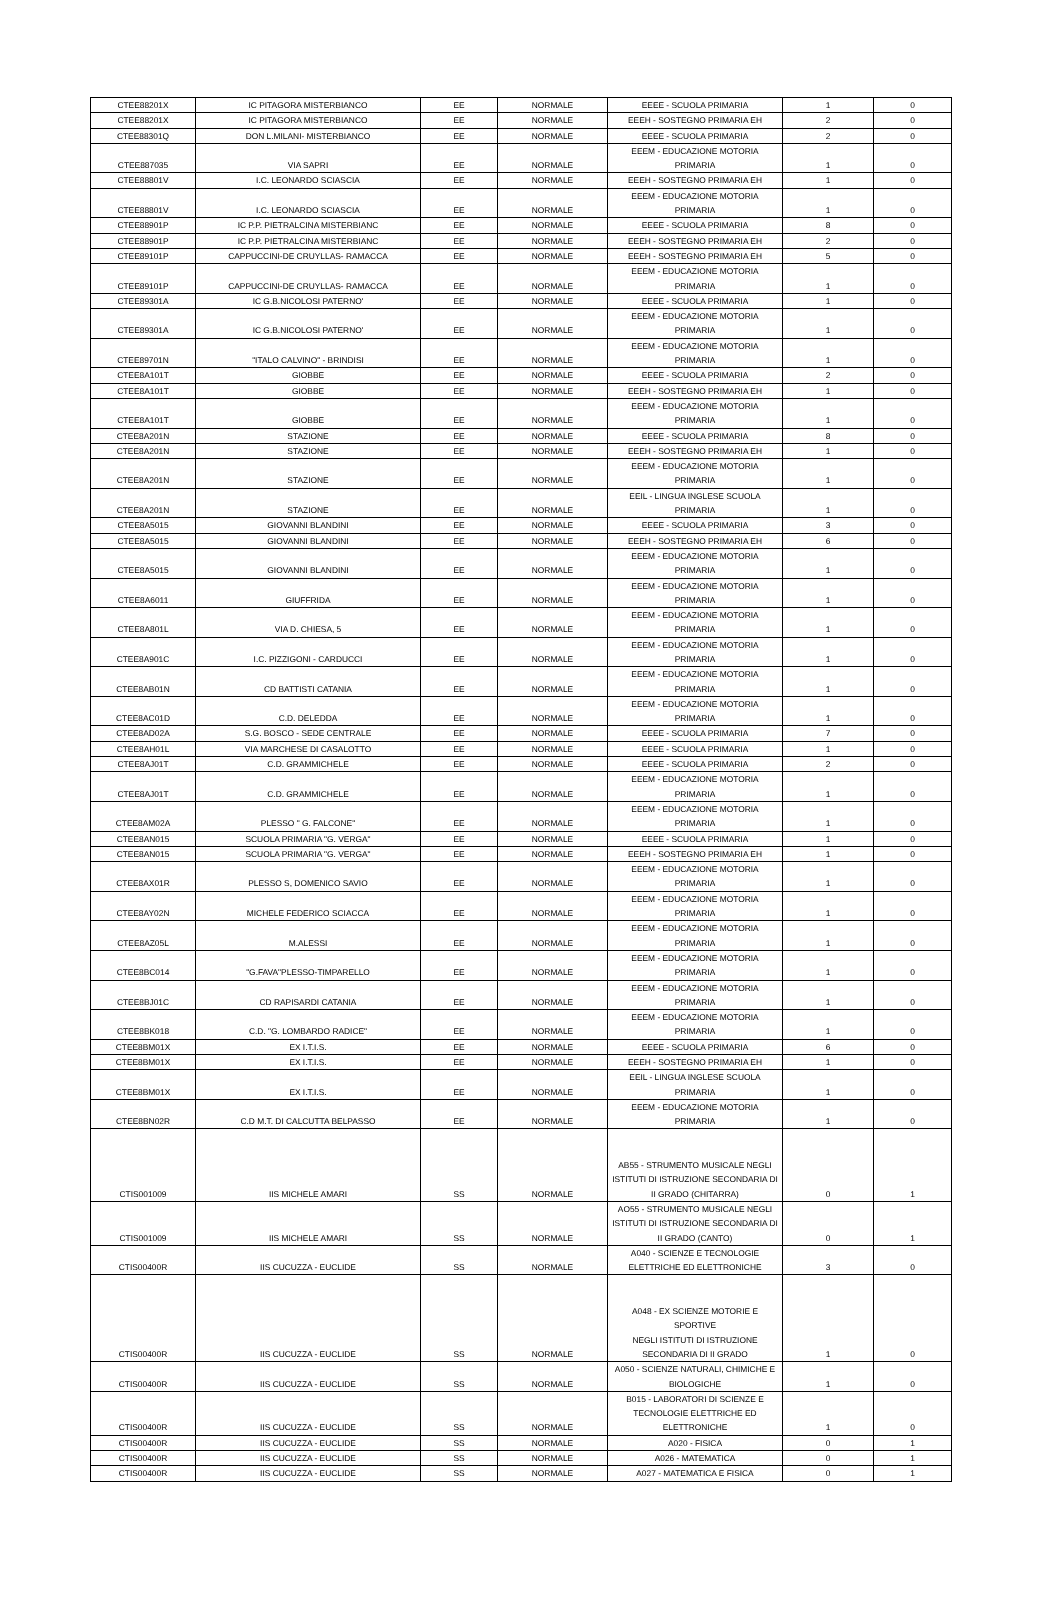| CTEE88201X | IC PITAGORA MISTERBIANCO | EE | NORMALE | EEEE - SCUOLA PRIMARIA | 1 | 0 |
| CTEE88201X | IC PITAGORA MISTERBIANCO | EE | NORMALE | EEEH - SOSTEGNO PRIMARIA EH | 2 | 0 |
| CTEE88301Q | DON L.MILANI- MISTERBIANCO | EE | NORMALE | EEEE - SCUOLA PRIMARIA | 2 | 0 |
| CTEE887035 | VIA SAPRI | EE | NORMALE | EEEM - EDUCAZIONE MOTORIA PRIMARIA | 1 | 0 |
| CTEE88801V | I.C. LEONARDO SCIASCIA | EE | NORMALE | EEEH - SOSTEGNO PRIMARIA EH | 1 | 0 |
| CTEE88801V | I.C. LEONARDO SCIASCIA | EE | NORMALE | EEEM - EDUCAZIONE MOTORIA PRIMARIA | 1 | 0 |
| CTEE88901P | IC P.P. PIETRALCINA MISTERBIANC | EE | NORMALE | EEEE - SCUOLA PRIMARIA | 8 | 0 |
| CTEE88901P | IC P.P. PIETRALCINA MISTERBIANC | EE | NORMALE | EEEH - SOSTEGNO PRIMARIA EH | 2 | 0 |
| CTEE89101P | CAPPUCCINI-DE CRUYLLAS- RAMACCA | EE | NORMALE | EEEH - SOSTEGNO PRIMARIA EH | 5 | 0 |
| CTEE89101P | CAPPUCCINI-DE CRUYLLAS- RAMACCA | EE | NORMALE | EEEM - EDUCAZIONE MOTORIA PRIMARIA | 1 | 0 |
| CTEE89301A | IC G.B.NICOLOSI PATERNO' | EE | NORMALE | EEEE - SCUOLA PRIMARIA | 1 | 0 |
| CTEE89301A | IC G.B.NICOLOSI PATERNO' | EE | NORMALE | EEEM - EDUCAZIONE MOTORIA PRIMARIA | 1 | 0 |
| CTEE89701N | "ITALO CALVINO" - BRINDISI | EE | NORMALE | EEEM - EDUCAZIONE MOTORIA PRIMARIA | 1 | 0 |
| CTEE8A101T | GIOBBE | EE | NORMALE | EEEE - SCUOLA PRIMARIA | 2 | 0 |
| CTEE8A101T | GIOBBE | EE | NORMALE | EEEH - SOSTEGNO PRIMARIA EH | 1 | 0 |
| CTEE8A101T | GIOBBE | EE | NORMALE | EEEM - EDUCAZIONE MOTORIA PRIMARIA | 1 | 0 |
| CTEE8A201N | STAZIONE | EE | NORMALE | EEEE - SCUOLA PRIMARIA | 8 | 0 |
| CTEE8A201N | STAZIONE | EE | NORMALE | EEEH - SOSTEGNO PRIMARIA EH | 1 | 0 |
| CTEE8A201N | STAZIONE | EE | NORMALE | EEEM - EDUCAZIONE MOTORIA PRIMARIA | 1 | 0 |
| CTEE8A201N | STAZIONE | EE | NORMALE | EEIL - LINGUA INGLESE SCUOLA PRIMARIA | 1 | 0 |
| CTEE8A5015 | GIOVANNI BLANDINI | EE | NORMALE | EEEE - SCUOLA PRIMARIA | 3 | 0 |
| CTEE8A5015 | GIOVANNI BLANDINI | EE | NORMALE | EEEH - SOSTEGNO PRIMARIA EH | 6 | 0 |
| CTEE8A5015 | GIOVANNI BLANDINI | EE | NORMALE | EEEM - EDUCAZIONE MOTORIA PRIMARIA | 1 | 0 |
| CTEE8A6011 | GIUFFRIDA | EE | NORMALE | EEEM - EDUCAZIONE MOTORIA PRIMARIA | 1 | 0 |
| CTEE8A801L | VIA D. CHIESA, 5 | EE | NORMALE | EEEM - EDUCAZIONE MOTORIA PRIMARIA | 1 | 0 |
| CTEE8A901C | I.C. PIZZIGONI - CARDUCCI | EE | NORMALE | EEEM - EDUCAZIONE MOTORIA PRIMARIA | 1 | 0 |
| CTEE8AB01N | CD BATTISTI CATANIA | EE | NORMALE | EEEM - EDUCAZIONE MOTORIA PRIMARIA | 1 | 0 |
| CTEE8AC01D | C.D. DELEDDA | EE | NORMALE | EEEM - EDUCAZIONE MOTORIA PRIMARIA | 1 | 0 |
| CTEE8AD02A | S.G. BOSCO - SEDE CENTRALE | EE | NORMALE | EEEE - SCUOLA PRIMARIA | 7 | 0 |
| CTEE8AH01L | VIA MARCHESE DI CASALOTTO | EE | NORMALE | EEEE - SCUOLA PRIMARIA | 1 | 0 |
| CTEE8AJ01T | C.D. GRAMMICHELE | EE | NORMALE | EEEE - SCUOLA PRIMARIA | 2 | 0 |
| CTEE8AJ01T | C.D. GRAMMICHELE | EE | NORMALE | EEEM - EDUCAZIONE MOTORIA PRIMARIA | 1 | 0 |
| CTEE8AM02A | PLESSO " G. FALCONE" | EE | NORMALE | EEEM - EDUCAZIONE MOTORIA PRIMARIA | 1 | 0 |
| CTEE8AN015 | SCUOLA PRIMARIA "G. VERGA" | EE | NORMALE | EEEE - SCUOLA PRIMARIA | 1 | 0 |
| CTEE8AN015 | SCUOLA PRIMARIA "G. VERGA" | EE | NORMALE | EEEH - SOSTEGNO PRIMARIA EH | 1 | 0 |
| CTEE8AX01R | PLESSO S, DOMENICO SAVIO | EE | NORMALE | EEEM - EDUCAZIONE MOTORIA PRIMARIA | 1 | 0 |
| CTEE8AY02N | MICHELE FEDERICO SCIACCA | EE | NORMALE | EEEM - EDUCAZIONE MOTORIA PRIMARIA | 1 | 0 |
| CTEE8AZ05L | M.ALESSI | EE | NORMALE | EEEM - EDUCAZIONE MOTORIA PRIMARIA | 1 | 0 |
| CTEE8BC014 | "G.FAVA"PLESSO-TIMPARELLO | EE | NORMALE | EEEM - EDUCAZIONE MOTORIA PRIMARIA | 1 | 0 |
| CTEE8BJ01C | CD RAPISARDI CATANIA | EE | NORMALE | EEEM - EDUCAZIONE MOTORIA PRIMARIA | 1 | 0 |
| CTEE8BK018 | C.D. "G. LOMBARDO RADICE" | EE | NORMALE | EEEM - EDUCAZIONE MOTORIA PRIMARIA | 1 | 0 |
| CTEE8BM01X | EX I.T.I.S. | EE | NORMALE | EEEE - SCUOLA PRIMARIA | 6 | 0 |
| CTEE8BM01X | EX I.T.I.S. | EE | NORMALE | EEEH - SOSTEGNO PRIMARIA EH | 1 | 0 |
| CTEE8BM01X | EX I.T.I.S. | EE | NORMALE | EEIL - LINGUA INGLESE SCUOLA PRIMARIA | 1 | 0 |
| CTEE8BN02R | C.D M.T. DI CALCUTTA BELPASSO | EE | NORMALE | EEEM - EDUCAZIONE MOTORIA PRIMARIA | 1 | 0 |
| CTIS001009 | IIS MICHELE AMARI | SS | NORMALE | AB55 - STRUMENTO MUSICALE NEGLI ISTITUTI DI ISTRUZIONE SECONDARIA DI II GRADO (CHITARRA) | 0 | 1 |
| CTIS001009 | IIS MICHELE AMARI | SS | NORMALE | AO55 - STRUMENTO MUSICALE NEGLI ISTITUTI DI ISTRUZIONE SECONDARIA DI II GRADO (CANTO) | 0 | 1 |
| CTIS00400R | IIS CUCUZZA - EUCLIDE | SS | NORMALE | A040 - SCIENZE E TECNOLOGIE ELETTRICHE ED ELETTRONICHE | 3 | 0 |
| CTIS00400R | IIS CUCUZZA - EUCLIDE | SS | NORMALE | A048 - EX SCIENZE MOTORIE E SPORTIVE NEGLI ISTITUTI DI ISTRUZIONE SECONDARIA DI II GRADO | 1 | 0 |
| CTIS00400R | IIS CUCUZZA - EUCLIDE | SS | NORMALE | A050 - SCIENZE NATURALI, CHIMICHE E BIOLOGICHE | 1 | 0 |
| CTIS00400R | IIS CUCUZZA - EUCLIDE | SS | NORMALE | B015 - LABORATORI DI SCIENZE E TECNOLOGIE ELETTRICHE ED ELETTRONICHE | 1 | 0 |
| CTIS00400R | IIS CUCUZZA - EUCLIDE | SS | NORMALE | A020 - FISICA | 0 | 1 |
| CTIS00400R | IIS CUCUZZA - EUCLIDE | SS | NORMALE | A026 - MATEMATICA | 0 | 1 |
| CTIS00400R | IIS CUCUZZA - EUCLIDE | SS | NORMALE | A027 - MATEMATICA E FISICA | 0 | 1 |